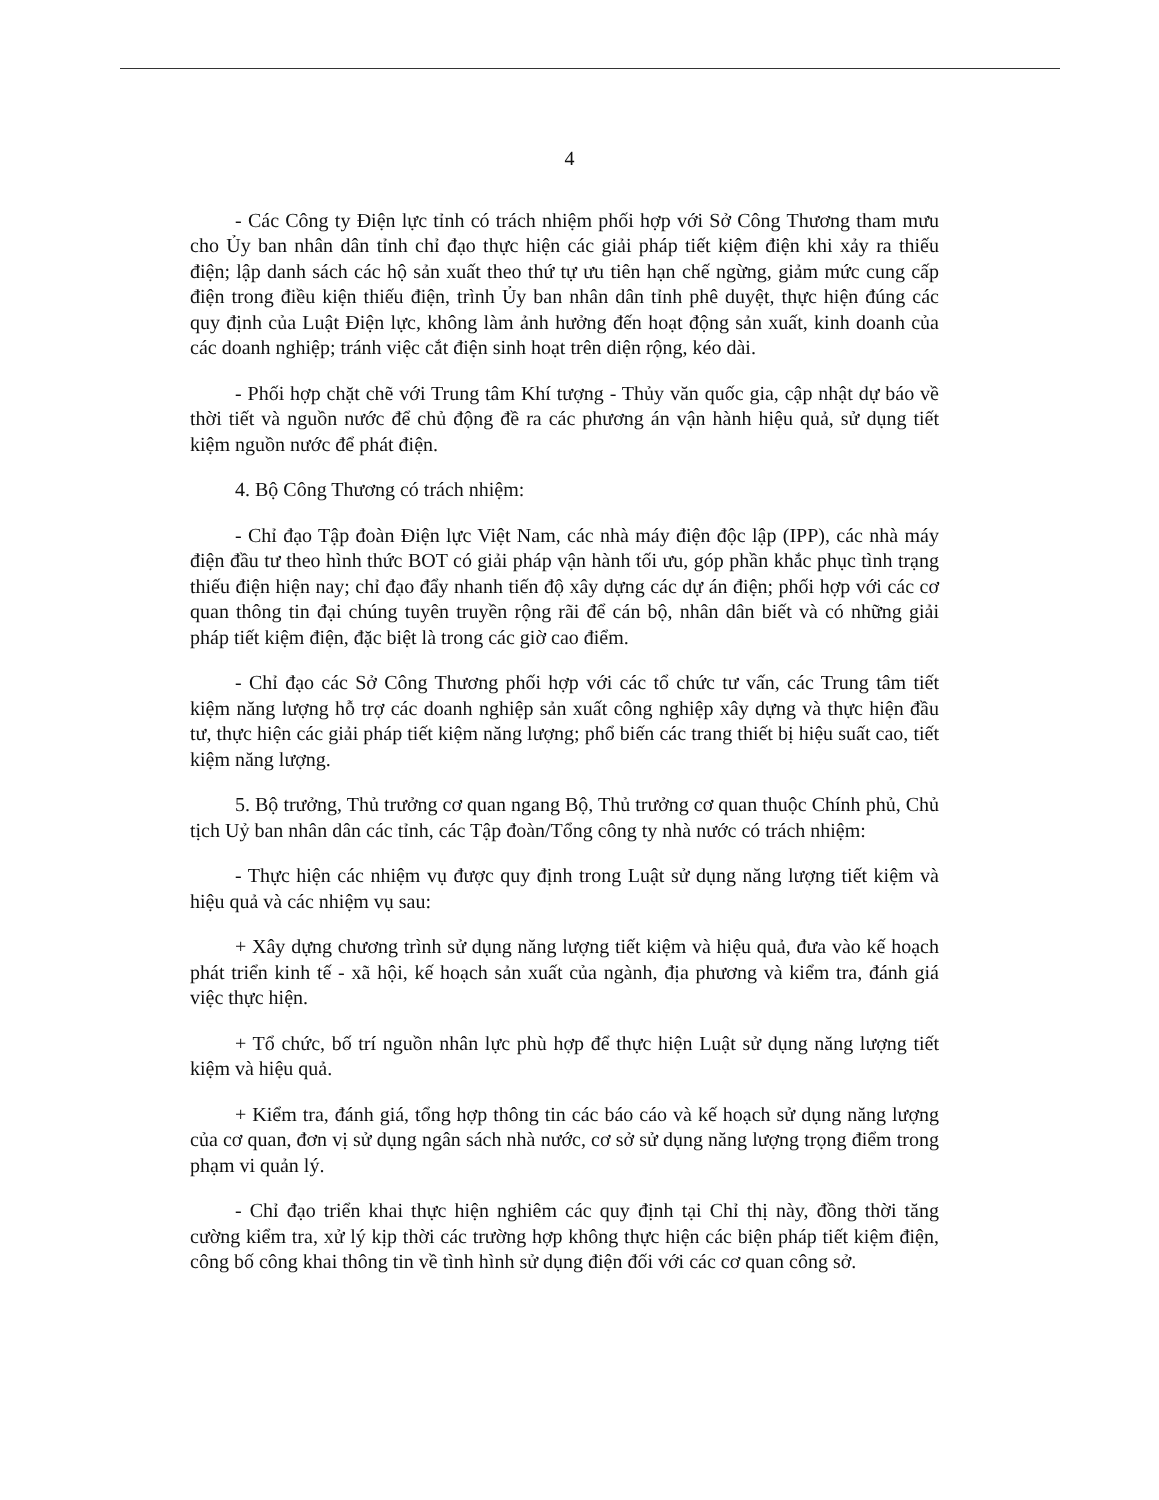4
- Các Công ty Điện lực tỉnh có trách nhiệm phối hợp với Sở Công Thương tham mưu cho Ủy ban nhân dân tỉnh chỉ đạo thực hiện các giải pháp tiết kiệm điện khi xảy ra thiếu điện; lập danh sách các hộ sản xuất theo thứ tự ưu tiên hạn chế ngừng, giảm mức cung cấp điện trong điều kiện thiếu điện, trình Ủy ban nhân dân tỉnh phê duyệt, thực hiện đúng các quy định của Luật Điện lực, không làm ảnh hưởng đến hoạt động sản xuất, kinh doanh của các doanh nghiệp; tránh việc cắt điện sinh hoạt trên diện rộng, kéo dài.
- Phối hợp chặt chẽ với Trung tâm Khí tượng - Thủy văn quốc gia, cập nhật dự báo về thời tiết và nguồn nước để chủ động đề ra các phương án vận hành hiệu quả, sử dụng tiết kiệm nguồn nước để phát điện.
4. Bộ Công Thương có trách nhiệm:
- Chỉ đạo Tập đoàn Điện lực Việt Nam, các nhà máy điện độc lập (IPP), các nhà máy điện đầu tư theo hình thức BOT có giải pháp vận hành tối ưu, góp phần khắc phục tình trạng thiếu điện hiện nay; chỉ đạo đẩy nhanh tiến độ xây dựng các dự án điện; phối hợp với các cơ quan thông tin đại chúng tuyên truyền rộng rãi để cán bộ, nhân dân biết và có những giải pháp tiết kiệm điện, đặc biệt là trong các giờ cao điểm.
- Chỉ đạo các Sở Công Thương phối hợp với các tổ chức tư vấn, các Trung tâm tiết kiệm năng lượng hỗ trợ các doanh nghiệp sản xuất công nghiệp xây dựng và thực hiện đầu tư, thực hiện các giải pháp tiết kiệm năng lượng; phổ biến các trang thiết bị hiệu suất cao, tiết kiệm năng lượng.
5. Bộ trưởng, Thủ trưởng cơ quan ngang Bộ, Thủ trưởng cơ quan thuộc Chính phủ, Chủ tịch Uỷ ban nhân dân các tỉnh, các Tập đoàn/Tổng công ty nhà nước có trách nhiệm:
- Thực hiện các nhiệm vụ được quy định trong Luật sử dụng năng lượng tiết kiệm và hiệu quả và các nhiệm vụ sau:
+ Xây dựng chương trình sử dụng năng lượng tiết kiệm và hiệu quả, đưa vào kế hoạch phát triển kinh tế - xã hội, kế hoạch sản xuất của ngành, địa phương và kiểm tra, đánh giá việc thực hiện.
+ Tổ chức, bố trí nguồn nhân lực phù hợp để thực hiện Luật sử dụng năng lượng tiết kiệm và hiệu quả.
+ Kiểm tra, đánh giá, tổng hợp thông tin các báo cáo và kế hoạch sử dụng năng lượng của cơ quan, đơn vị sử dụng ngân sách nhà nước, cơ sở sử dụng năng lượng trọng điểm trong phạm vi quản lý.
- Chỉ đạo triển khai thực hiện nghiêm các quy định tại Chỉ thị này, đồng thời tăng cường kiểm tra, xử lý kịp thời các trường hợp không thực hiện các biện pháp tiết kiệm điện, công bố công khai thông tin về tình hình sử dụng điện đối với các cơ quan công sở.